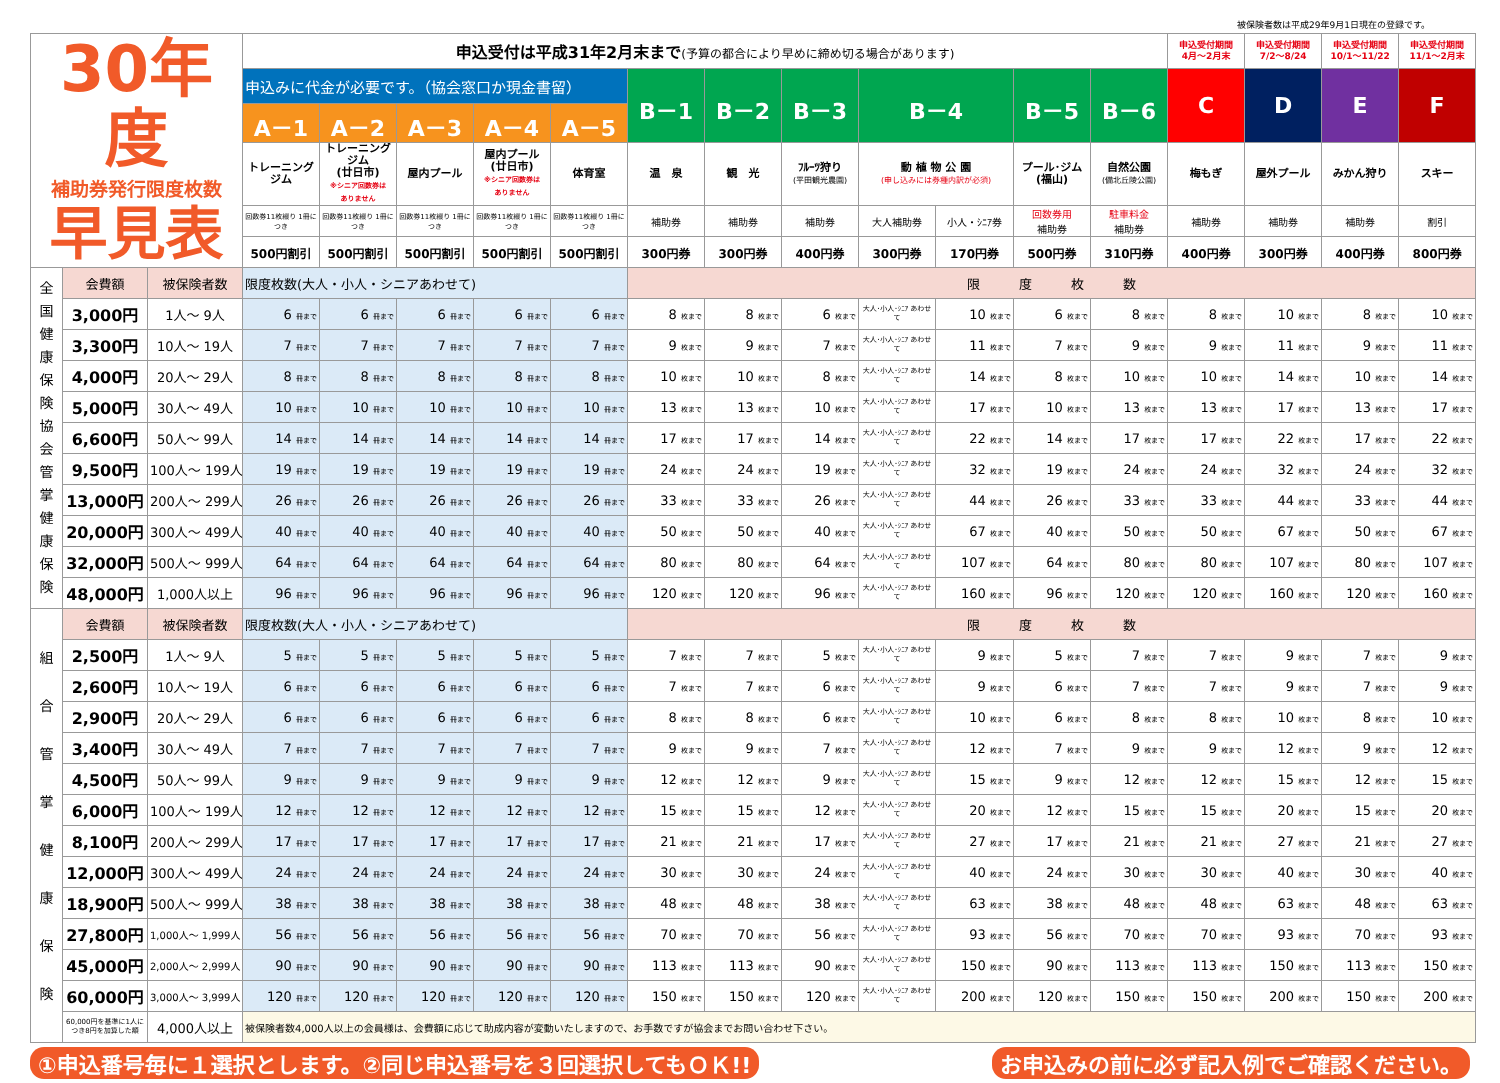被保険者数は平成29年9月1日現在の登録です。
| 30年度 補助券発行限度枚数 早見表 | | | 申込受付は平成31年2月末まで (予算の都合により早めに締め切る場合があります) | | | | | | | | | | | | 申込受付期間 4月～2月末 | 申込受付期間 7/2～8/24 | 申込受付期間 10/1～11/22 | 申込受付期間 11/1～2月末 |
| | | | 申込みに代金が必要です。（協会窓口か現金書留） | | | | | B－1 | B－2 | B－3 | B－4 | | B－5 | B－6 | C | D | E | F |
| | | | A－1 | A－2 | A－3 | A－4 | A－5 | | | | | | | | | | | |
| | | | トレーニングジム | トレーニングジム (廿日市) ※シニア回数券は ありません | 屋内プール | 屋内プール (廿日市) ※シニア回数券は ありません | 体育室 | 温 泉 | 観 光 | ﾌﾙｰﾂ狩り (平田観光農園) | 動 植 物 公 園 (申し込みには券種内訳が必須) | | プール･ジム (福山) | 自然公園 (備北丘陵公園) | 梅もぎ | 屋外プール | みかん狩り | スキー |
| | | | 回数券11枚綴り 1冊につき | 回数券11枚綴り 1冊につき | 回数券11枚綴り 1冊につき | 回数券11枚綴り 1冊につき | 回数券11枚綴り 1冊につき | 補助券 | 補助券 | 補助券 | 大人補助券 | 小人・ｼﾆｱ券 | 回数券用 補助券 | 駐車料金 補助券 | 補助券 | 補助券 | 補助券 | 割引 |
| | | | 500円割引 | 500円割引 | 500円割引 | 500円割引 | 500円割引 | 300円券 | 300円券 | 400円券 | 300円券 | 170円券 | 500円券 | 310円券 | 400円券 | 300円券 | 400円券 | 800円券 |
| 全 国 健 康 保 険 協 会 管 掌 健 康 保 険 | 会費額 | 被保険者数 | 限度枚数(大人・小人・シニアあわせて) | | | | | 限 度 枚 数 | | | | | | | | | | |
| | 3,000円 | 1人～ 9人 | 6 冊まで | 6 冊まで | 6 冊まで | 6 冊まで | 6 冊まで | 8 枚まで | 8 枚まで | 6 枚まで | 大人･小人･ｼﾆｱ あわせて | 10 枚まで | 6 枚まで | 8 枚まで | 8 枚まで | 10 枚まで | 8 枚まで | 10 枚まで |
| | 3,300円 | 10人～ 19人 | 7 冊まで | 7 冊まで | 7 冊まで | 7 冊まで | 7 冊まで | 9 枚まで | 9 枚まで | 7 枚まで | 大人･小人･ｼﾆｱ あわせて | 11 枚まで | 7 枚まで | 9 枚まで | 9 枚まで | 11 枚まで | 9 枚まで | 11 枚まで |
| | 4,000円 | 20人～ 29人 | 8 冊まで | 8 冊まで | 8 冊まで | 8 冊まで | 8 冊まで | 10 枚まで | 10 枚まで | 8 枚まで | 大人･小人･ｼﾆｱ あわせて | 14 枚まで | 8 枚まで | 10 枚まで | 10 枚まで | 14 枚まで | 10 枚まで | 14 枚まで |
| | 5,000円 | 30人～ 49人 | 10 冊まで | 10 冊まで | 10 冊まで | 10 冊まで | 10 冊まで | 13 枚まで | 13 枚まで | 10 枚まで | 大人･小人･ｼﾆｱ あわせて | 17 枚まで | 10 枚まで | 13 枚まで | 13 枚まで | 17 枚まで | 13 枚まで | 17 枚まで |
| | 6,600円 | 50人～ 99人 | 14 冊まで | 14 冊まで | 14 冊まで | 14 冊まで | 14 冊まで | 17 枚まで | 17 枚まで | 14 枚まで | 大人･小人･ｼﾆｱ あわせて | 22 枚まで | 14 枚まで | 17 枚まで | 17 枚まで | 22 枚まで | 17 枚まで | 22 枚まで |
| | 9,500円 | 100人～ 199人 | 19 冊まで | 19 冊まで | 19 冊まで | 19 冊まで | 19 冊まで | 24 枚まで | 24 枚まで | 19 枚まで | 大人･小人･ｼﾆｱ あわせて | 32 枚まで | 19 枚まで | 24 枚まで | 24 枚まで | 32 枚まで | 24 枚まで | 32 枚まで |
| | 13,000円 | 200人～ 299人 | 26 冊まで | 26 冊まで | 26 冊まで | 26 冊まで | 26 冊まで | 33 枚まで | 33 枚まで | 26 枚まで | 大人･小人･ｼﾆｱ あわせて | 44 枚まで | 26 枚まで | 33 枚まで | 33 枚まで | 44 枚まで | 33 枚まで | 44 枚まで |
| | 20,000円 | 300人～ 499人 | 40 冊まで | 40 冊まで | 40 冊まで | 40 冊まで | 40 冊まで | 50 枚まで | 50 枚まで | 40 枚まで | 大人･小人･ｼﾆｱ あわせて | 67 枚まで | 40 枚まで | 50 枚まで | 50 枚まで | 67 枚まで | 50 枚まで | 67 枚まで |
| | 32,000円 | 500人～ 999人 | 64 冊まで | 64 冊まで | 64 冊まで | 64 冊まで | 64 冊まで | 80 枚まで | 80 枚まで | 64 枚まで | 大人･小人･ｼﾆｱ あわせて | 107 枚まで | 64 枚まで | 80 枚まで | 80 枚まで | 107 枚まで | 80 枚まで | 107 枚まで |
| | 48,000円 | 1,000人以上 | 96 冊まで | 96 冊まで | 96 冊まで | 96 冊まで | 96 冊まで | 120 枚まで | 120 枚まで | 96 枚まで | 大人･小人･ｼﾆｱ あわせて | 160 枚まで | 96 枚まで | 120 枚まで | 120 枚まで | 160 枚まで | 120 枚まで | 160 枚まで |
| 組 合 管 掌 健 康 保 険 | 会費額 | 被保険者数 | 限度枚数(大人・小人・シニアあわせて) | | | | | 限 度 枚 数 | | | | | | | | | | |
| | 2,500円 | 1人～ 9人 | 5 冊まで | 5 冊まで | 5 冊まで | 5 冊まで | 5 冊まで | 7 枚まで | 7 枚まで | 5 枚まで | 大人･小人･ｼﾆｱ あわせて | 9 枚まで | 5 枚まで | 7 枚まで | 7 枚まで | 9 枚まで | 7 枚まで | 9 枚まで |
| | 2,600円 | 10人～ 19人 | 6 冊まで | 6 冊まで | 6 冊まで | 6 冊まで | 6 冊まで | 7 枚まで | 7 枚まで | 6 枚まで | 大人･小人･ｼﾆｱ あわせて | 9 枚まで | 6 枚まで | 7 枚まで | 7 枚まで | 9 枚まで | 7 枚まで | 9 枚まで |
| | 2,900円 | 20人～ 29人 | 6 冊まで | 6 冊まで | 6 冊まで | 6 冊まで | 6 冊まで | 8 枚まで | 8 枚まで | 6 枚まで | 大人･小人･ｼﾆｱ あわせて | 10 枚まで | 6 枚まで | 8 枚まで | 8 枚まで | 10 枚まで | 8 枚まで | 10 枚まで |
| | 3,400円 | 30人～ 49人 | 7 冊まで | 7 冊まで | 7 冊まで | 7 冊まで | 7 冊まで | 9 枚まで | 9 枚まで | 7 枚まで | 大人･小人･ｼﾆｱ あわせて | 12 枚まで | 7 枚まで | 9 枚まで | 9 枚まで | 12 枚まで | 9 枚まで | 12 枚まで |
| | 4,500円 | 50人～ 99人 | 9 冊まで | 9 冊まで | 9 冊まで | 9 冊まで | 9 冊まで | 12 枚まで | 12 枚まで | 9 枚まで | 大人･小人･ｼﾆｱ あわせて | 15 枚まで | 9 枚まで | 12 枚まで | 12 枚まで | 15 枚まで | 12 枚まで | 15 枚まで |
| | 6,000円 | 100人～ 199人 | 12 冊まで | 12 冊まで | 12 冊まで | 12 冊まで | 12 冊まで | 15 枚まで | 15 枚まで | 12 枚まで | 大人･小人･ｼﾆｱ あわせて | 20 枚まで | 12 枚まで | 15 枚まで | 15 枚まで | 20 枚まで | 15 枚まで | 20 枚まで |
| | 8,100円 | 200人～ 299人 | 17 冊まで | 17 冊まで | 17 冊まで | 17 冊まで | 17 冊まで | 21 枚まで | 21 枚まで | 17 枚まで | 大人･小人･ｼﾆｱ あわせて | 27 枚まで | 17 枚まで | 21 枚まで | 21 枚まで | 27 枚まで | 21 枚まで | 27 枚まで |
| | 12,000円 | 300人～ 499人 | 24 冊まで | 24 冊まで | 24 冊まで | 24 冊まで | 24 冊まで | 30 枚まで | 30 枚まで | 24 枚まで | 大人･小人･ｼﾆｱ あわせて | 40 枚まで | 24 枚まで | 30 枚まで | 30 枚まで | 40 枚まで | 30 枚まで | 40 枚まで |
| | 18,900円 | 500人～ 999人 | 38 冊まで | 38 冊まで | 38 冊まで | 38 冊まで | 38 冊まで | 48 枚まで | 48 枚まで | 38 枚まで | 大人･小人･ｼﾆｱ あわせて | 63 枚まで | 38 枚まで | 48 枚まで | 48 枚まで | 63 枚まで | 48 枚まで | 63 枚まで |
| | 27,800円 | 1,000人～ 1,999人 | 56 冊まで | 56 冊まで | 56 冊まで | 56 冊まで | 56 冊まで | 70 枚まで | 70 枚まで | 56 枚まで | 大人･小人･ｼﾆｱ あわせて | 93 枚まで | 56 枚まで | 70 枚まで | 70 枚まで | 93 枚まで | 70 枚まで | 93 枚まで |
| | 45,000円 | 2,000人～ 2,999人 | 90 冊まで | 90 冊まで | 90 冊まで | 90 冊まで | 90 冊まで | 113 枚まで | 113 枚まで | 90 枚まで | 大人･小人･ｼﾆｱ あわせて | 150 枚まで | 90 枚まで | 113 枚まで | 113 枚まで | 150 枚まで | 113 枚まで | 150 枚まで |
| | 60,000円 | 3,000人～ 3,999人 | 120 冊まで | 120 冊まで | 120 冊まで | 120 冊まで | 120 冊まで | 150 枚まで | 150 枚まで | 120 枚まで | 大人･小人･ｼﾆｱ あわせて | 200 枚まで | 120 枚まで | 150 枚まで | 150 枚まで | 200 枚まで | 150 枚まで | 200 枚まで |
| | 60,000円を基準に1人につき8円を加算した額 | 4,000人以上 | 被保険者数4,000人以上の会員様は、会費額に応じて助成内容が変動いたしますので、お手数ですが協会までお問い合わせ下さい。 | | | | | | | | | | | | | | | |
①申込番号毎に１選択とします。②同じ申込番号を３回選択してもＯＫ!! お申込みの前に必ず記入例でご確認ください。